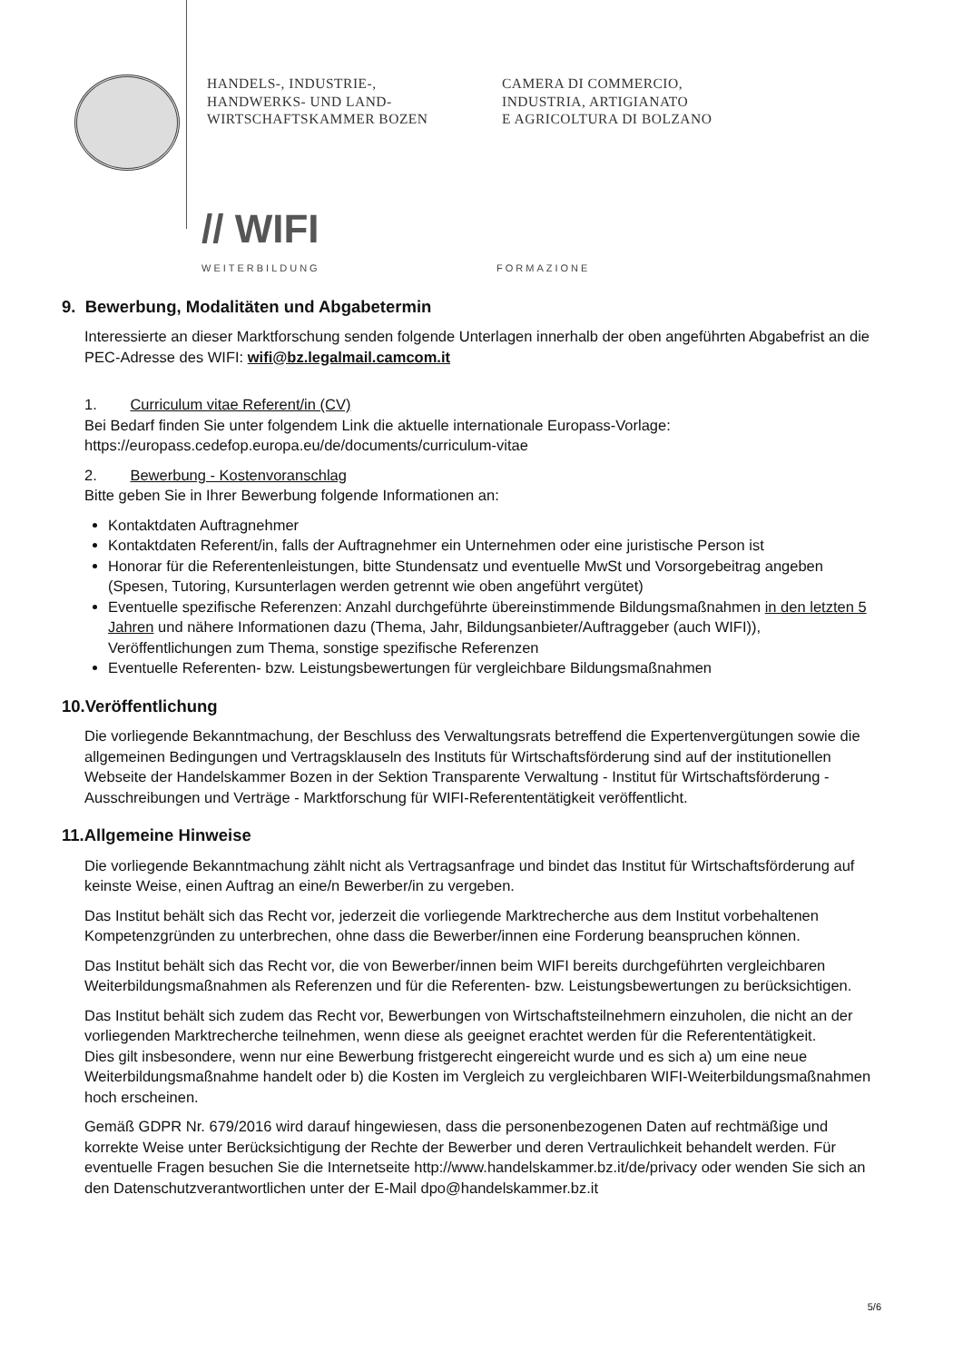HANDELS-, INDUSTRIE-,
HANDWERKS- UND LAND-
WIRTSCHAFTSKAMMER BOZEN
CAMERA DI COMMERCIO,
INDUSTRIA, ARTIGIANATO
E AGRICOLTURA DI BOLZANO
// WIFI
WEITERBILDUNG
FORMAZIONE
9. Bewerbung, Modalitäten und Abgabetermin
Interessierte an dieser Marktforschung senden folgende Unterlagen innerhalb der oben angeführten Abgabefrist an die PEC-Adresse des WIFI: wifi@bz.legalmail.camcom.it
1. Curriculum vitae Referent/in (CV)
Bei Bedarf finden Sie unter folgendem Link die aktuelle internationale Europass-Vorlage:
https://europass.cedefop.europa.eu/de/documents/curriculum-vitae
2. Bewerbung - Kostenvoranschlag
Bitte geben Sie in Ihrer Bewerbung folgende Informationen an:
Kontaktdaten Auftragnehmer
Kontaktdaten Referent/in, falls der Auftragnehmer ein Unternehmen oder eine juristische Person ist
Honorar für die Referentenleistungen, bitte Stundensatz und eventuelle MwSt und Vorsorgebeitrag angeben (Spesen, Tutoring, Kursunterlagen werden getrennt wie oben angeführt vergütet)
Eventuelle spezifische Referenzen: Anzahl durchgeführte übereinstimmende Bildungsmaßnahmen in den letzten 5 Jahren und nähere Informationen dazu (Thema, Jahr, Bildungsanbieter/Auftraggeber (auch WIFI)), Veröffentlichungen zum Thema, sonstige spezifische Referenzen
Eventuelle Referenten- bzw. Leistungsbewertungen für vergleichbare Bildungsmaßnahmen
10.Veröffentlichung
Die vorliegende Bekanntmachung, der Beschluss des Verwaltungsrats betreffend die Expertenvergütungen sowie die allgemeinen Bedingungen und Vertragsklauseln des Instituts für Wirtschaftsförderung sind auf der institutionellen Webseite der Handelskammer Bozen in der Sektion Transparente Verwaltung - Institut für Wirtschaftsförderung - Ausschreibungen und Verträge - Marktforschung für WIFI-Referententätigkeit veröffentlicht.
11.Allgemeine Hinweise
Die vorliegende Bekanntmachung zählt nicht als Vertragsanfrage und bindet das Institut für Wirtschaftsförderung auf keinste Weise, einen Auftrag an eine/n Bewerber/in zu vergeben.
Das Institut behält sich das Recht vor, jederzeit die vorliegende Marktrecherche aus dem Institut vorbehaltenen Kompetenzgründen zu unterbrechen, ohne dass die Bewerber/innen eine Forderung beanspruchen können.
Das Institut behält sich das Recht vor, die von Bewerber/innen beim WIFI bereits durchgeführten vergleichbaren Weiterbildungsmaßnahmen als Referenzen und für die Referenten- bzw. Leistungsbewertungen zu berücksichtigen.
Das Institut behält sich zudem das Recht vor, Bewerbungen von Wirtschaftsteilnehmern einzuholen, die nicht an der vorliegenden Marktrecherche teilnehmen, wenn diese als geeignet erachtet werden für die Referententätigkeit.
Dies gilt insbesondere, wenn nur eine Bewerbung fristgerecht eingereicht wurde und es sich a) um eine neue Weiterbildungsmaßnahme handelt oder b) die Kosten im Vergleich zu vergleichbaren WIFI-Weiterbildungsmaßnahmen hoch erscheinen.
Gemäß GDPR Nr. 679/2016 wird darauf hingewiesen, dass die personenbezogenen Daten auf rechtmäßige und korrekte Weise unter Berücksichtigung der Rechte der Bewerber und deren Vertraulichkeit behandelt werden. Für eventuelle Fragen besuchen Sie die Internetseite http://www.handelskammer.bz.it/de/privacy oder wenden Sie sich an den Datenschutzverantwortlichen unter der E-Mail dpo@handelskammer.bz.it
5/6